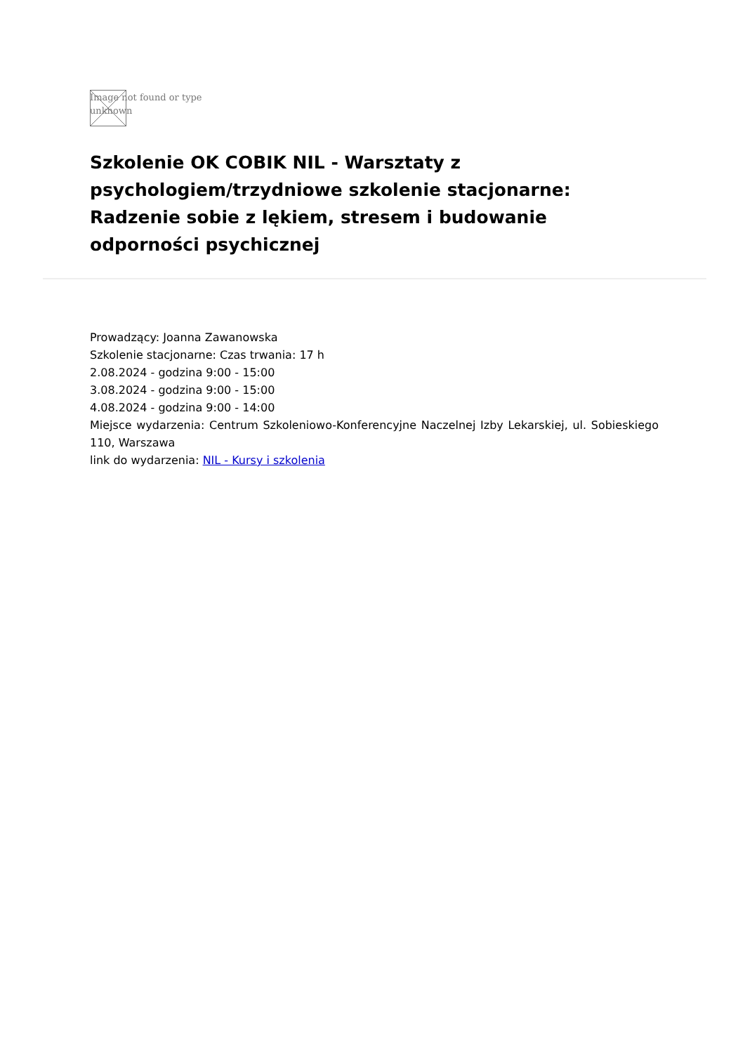Image not found or type unknown
Szkolenie OK COBIK NIL - Warsztaty z psychologiem/trzydniowe szkolenie stacjonarne: Radzenie sobie z lękiem, stresem i budowanie odporności psychicznej
Prowadzący: Joanna Zawanowska
Szkolenie stacjonarne: Czas trwania: 17 h
2.08.2024 - godzina 9:00 - 15:00
3.08.2024 - godzina 9:00 - 15:00
4.08.2024 - godzina 9:00 - 14:00
Miejsce wydarzenia: Centrum Szkoleniowo-Konferencyjne Naczelnej Izby Lekarskiej, ul. Sobieskiego 110, Warszawa
link do wydarzenia: NIL - Kursy i szkolenia